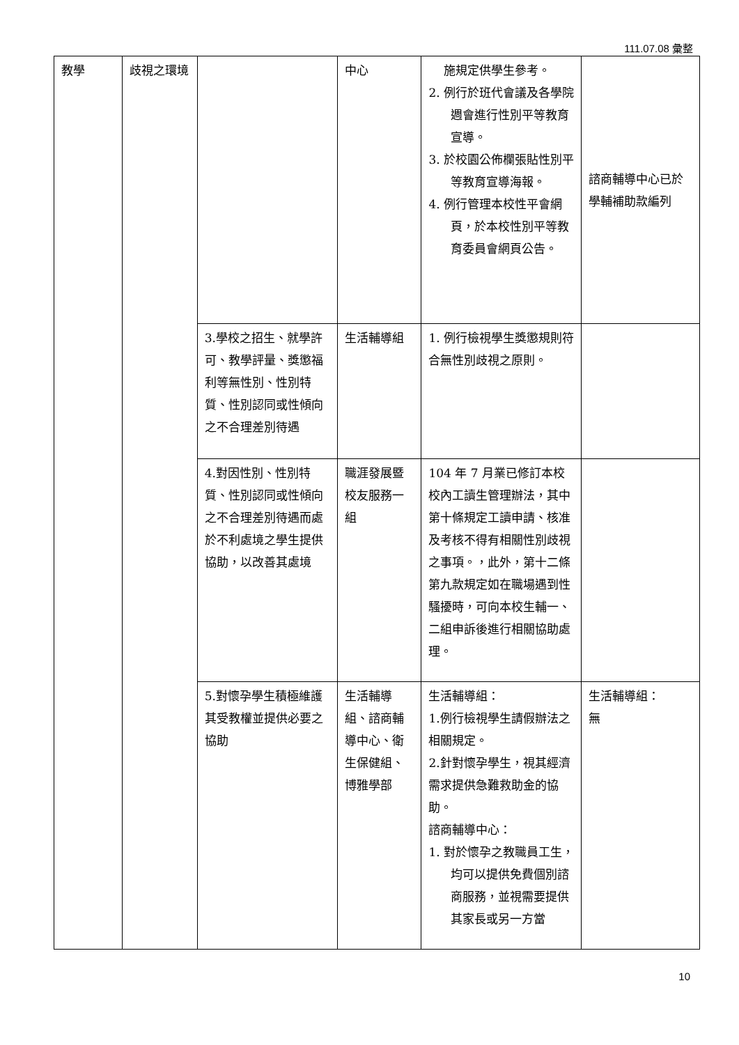111.07.08 彙整
| 教學 | 歧視之環境 | | 中心 | 施規定供學生參考。 2. 例行於班代會議及各學院週會進行性別平等教育宣導。 3. 於校園公佈欄張貼性別平等教育宣導海報。 4. 例行管理本校性平會網頁，於本校性別平等教育委員會網頁公告。 | 諮商輔導中心已於學輔補助款編列 |
| | | 3.學校之招生、就學許可、教學評量、獎懲福利等無性別、性別特質、性別認同或性傾向之不合理差別待遇 | 生活輔導組 | 1. 例行檢視學生獎懲規則符合無性別歧視之原則。 | |
| | | 4.對因性別、性別特質、性別認同或性傾向之不合理差別待遇而處於不利處境之學生提供協助，以改善其處境 | 職涯發展暨校友服務一組 | 104 年 7 月業已修訂本校校內工讀生管理辦法，其中第十條規定工讀申請、核准及考核不得有相關性別歧視之事項。，此外，第十二條第九款規定如在職場遇到性騷擾時，可向本校生輔一、二組申訴後進行相關協助處理。 | |
| | | 5.對懷孕學生積極維護其受教權並提供必要之協助 | 生活輔導組、諮商輔導中心、衛生保健組、博雅學部 | 生活輔導組： 1.例行檢視學生請假辦法之相關規定。 2.針對懷孕學生，視其經濟需求提供急難救助金的協助。 諮商輔導中心： 1. 對於懷孕之教職員工生，均可以提供免費個別諮商服務，並視需要提供其家長或另一方當 | 生活輔導組： 無 |
10